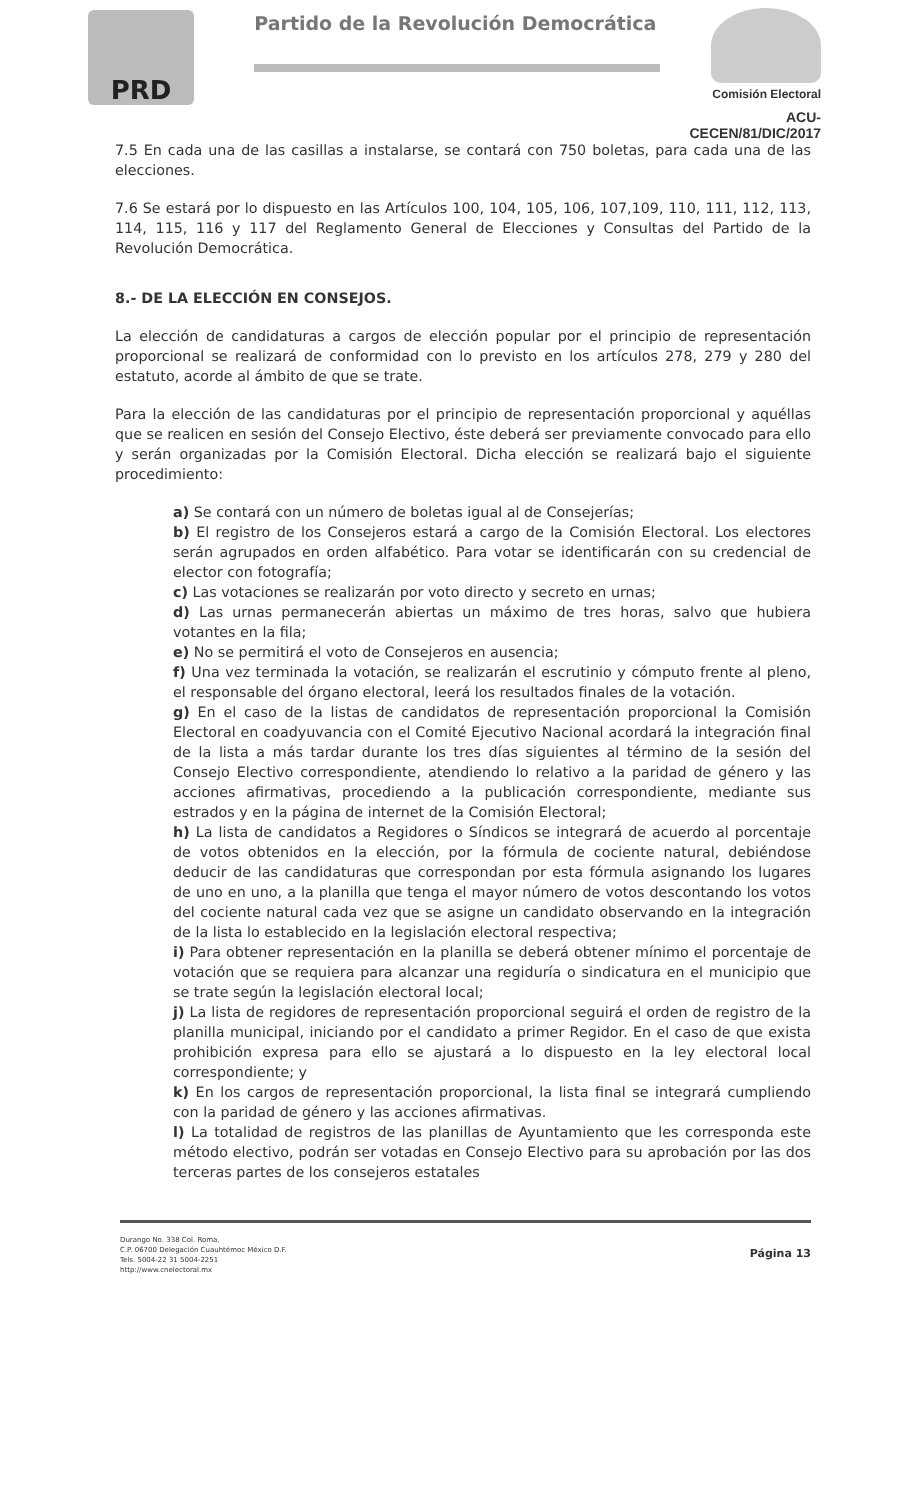PRD
Partido de la Revolución Democrática
Comisión Electoral
ACU-CECEN/81/DIC/2017
7.5 En cada una de las casillas a instalarse, se contará con 750 boletas, para cada una de las elecciones.
7.6 Se estará por lo dispuesto en las Artículos 100, 104, 105, 106, 107,109, 110, 111, 112, 113, 114, 115, 116 y 117 del Reglamento General de Elecciones y Consultas del Partido de la Revolución Democrática.
8.- DE LA ELECCIÓN EN CONSEJOS.
La elección de candidaturas a cargos de elección popular por el principio de representación proporcional se realizará de conformidad con lo previsto en los artículos 278, 279 y 280 del estatuto, acorde al ámbito de que se trate.
Para la elección de las candidaturas por el principio de representación proporcional y aquéllas que se realicen en sesión del Consejo Electivo, éste deberá ser previamente convocado para ello y serán organizadas por la Comisión Electoral. Dicha elección se realizará bajo el siguiente procedimiento:
a) Se contará con un número de boletas igual al de Consejerías;
b) El registro de los Consejeros estará a cargo de la Comisión Electoral. Los electores serán agrupados en orden alfabético. Para votar se identificarán con su credencial de elector con fotografía;
c) Las votaciones se realizarán por voto directo y secreto en urnas;
d) Las urnas permanecerán abiertas un máximo de tres horas, salvo que hubiera votantes en la fila;
e) No se permitirá el voto de Consejeros en ausencia;
f) Una vez terminada la votación, se realizarán el escrutinio y cómputo frente al pleno, el responsable del órgano electoral, leerá los resultados finales de la votación.
g) En el caso de la listas de candidatos de representación proporcional la Comisión Electoral en coadyuvancia con el Comité Ejecutivo Nacional acordará la integración final de la lista a más tardar durante los tres días siguientes al término de la sesión del Consejo Electivo correspondiente, atendiendo lo relativo a la paridad de género y las acciones afirmativas, procediendo a la publicación correspondiente, mediante sus estrados y en la página de internet de la Comisión Electoral;
h) La lista de candidatos a Regidores o Síndicos se integrará de acuerdo al porcentaje de votos obtenidos en la elección, por la fórmula de cociente natural, debiéndose deducir de las candidaturas que correspondan por esta fórmula asignando los lugares de uno en uno, a la planilla que tenga el mayor número de votos descontando los votos del cociente natural cada vez que se asigne un candidato observando en la integración de la lista lo establecido en la legislación electoral respectiva;
i) Para obtener representación en la planilla se deberá obtener mínimo el porcentaje de votación que se requiera para alcanzar una regiduría o sindicatura en el municipio que se trate según la legislación electoral local;
j) La lista de regidores de representación proporcional seguirá el orden de registro de la planilla municipal, iniciando por el candidato a primer Regidor. En el caso de que exista prohibición expresa para ello se ajustará a lo dispuesto en la ley electoral local correspondiente; y
k) En los cargos de representación proporcional, la lista final se integrará cumpliendo con la paridad de género y las acciones afirmativas.
l) La totalidad de registros de las planillas de Ayuntamiento que les corresponda este método electivo, podrán ser votadas en Consejo Electivo para su aprobación por las dos terceras partes de los consejeros estatales
Durango No. 338 Col. Roma,
C.P. 06700 Delegación Cuauhtémoc México D.F.
Tels. 5004-22 31 5004-2251
http://www.cnelectoral.mx
Página 13